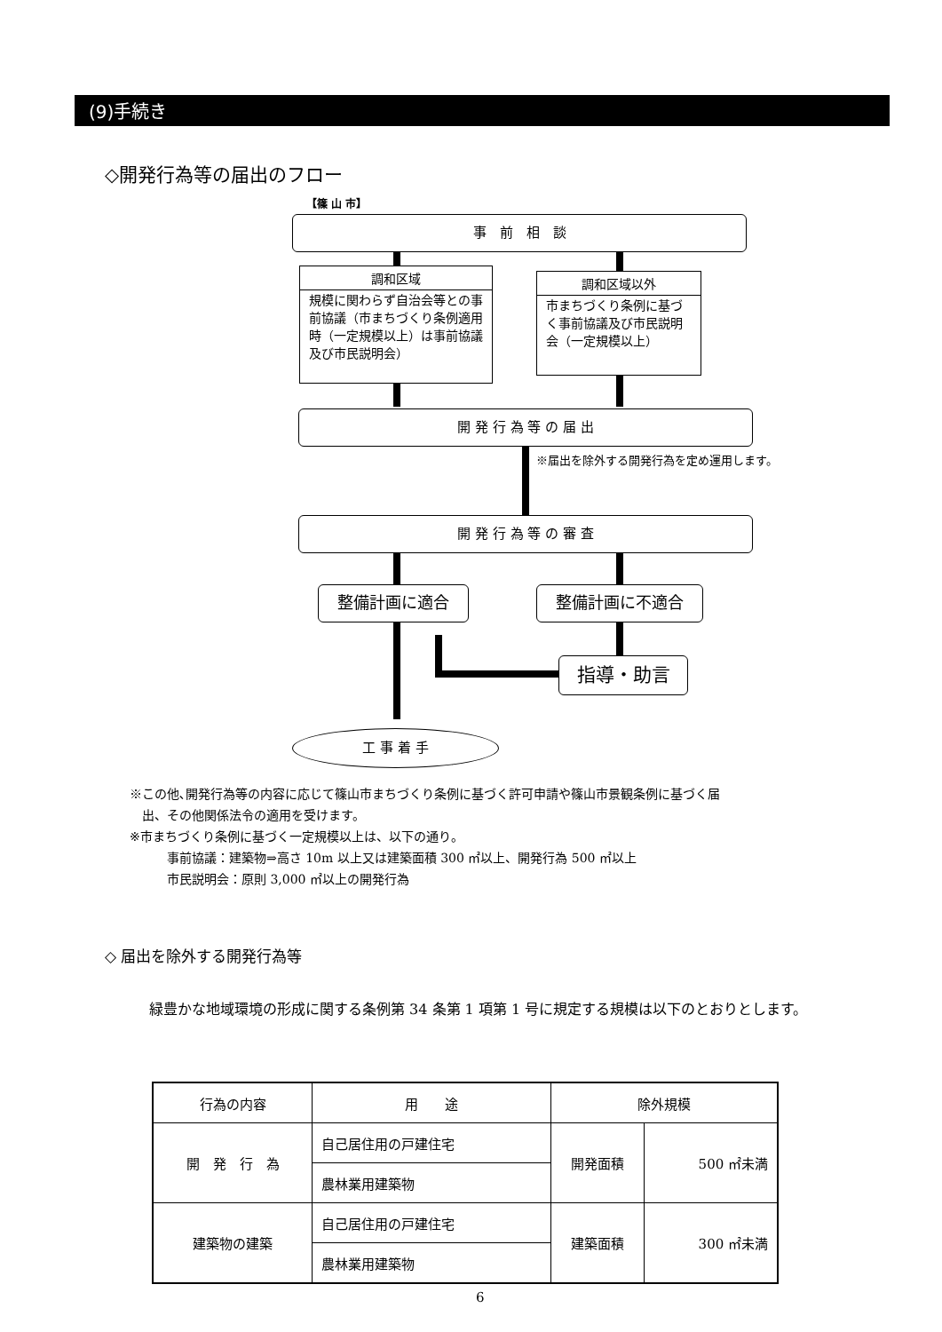(9)手続き
◇開発行為等の届出のフロー
【篠 山 市】
事　前　相　談
調和区域
規模に関わらず自治会等との事前協議（市まちづくり条例適用時（一定規模以上）は事前協議及び市民説明会）
調和区域以外
市まちづくり条例に基づく事前協議及び市民説明会（一定規模以上）
開 発 行 為 等 の 届 出
※届出を除外する開発行為を定め運用します。
開 発 行 為 等 の 審 査
整備計画に適合 整備計画に不適合
指導・助言
工 事 着 手
※この他､開発行為等の内容に応じて篠山市まちづくり条例に基づく許可申請や篠山市景観条例に基づく届
　出、その他関係法令の適用を受けます。
※市まちづくり条例に基づく一定規模以上は、以下の通り。
　　　事前協議：建築物⇒高さ 10m 以上又は建築面積 300 ㎡以上、開発行為 500 ㎡以上
　　　市民説明会：原則 3,000 ㎡以上の開発行為
◇ 届出を除外する開発行為等
　緑豊かな地域環境の形成に関する条例第 34 条第 1 項第 1 号に規定する規模は以下のとおりとします。
| 行為の内容 | 用 途 | 除外規模 | |
| --- | --- | --- | --- |
| 開 発 行 為 | 自己居住用の戸建住宅 | 開発面積 | 500 ㎡未満 |
| | 農林業用建築物 | | |
| 建築物の建築 | 自己居住用の戸建住宅 | 建築面積 | 300 ㎡未満 |
| | 農林業用建築物 | | |
6